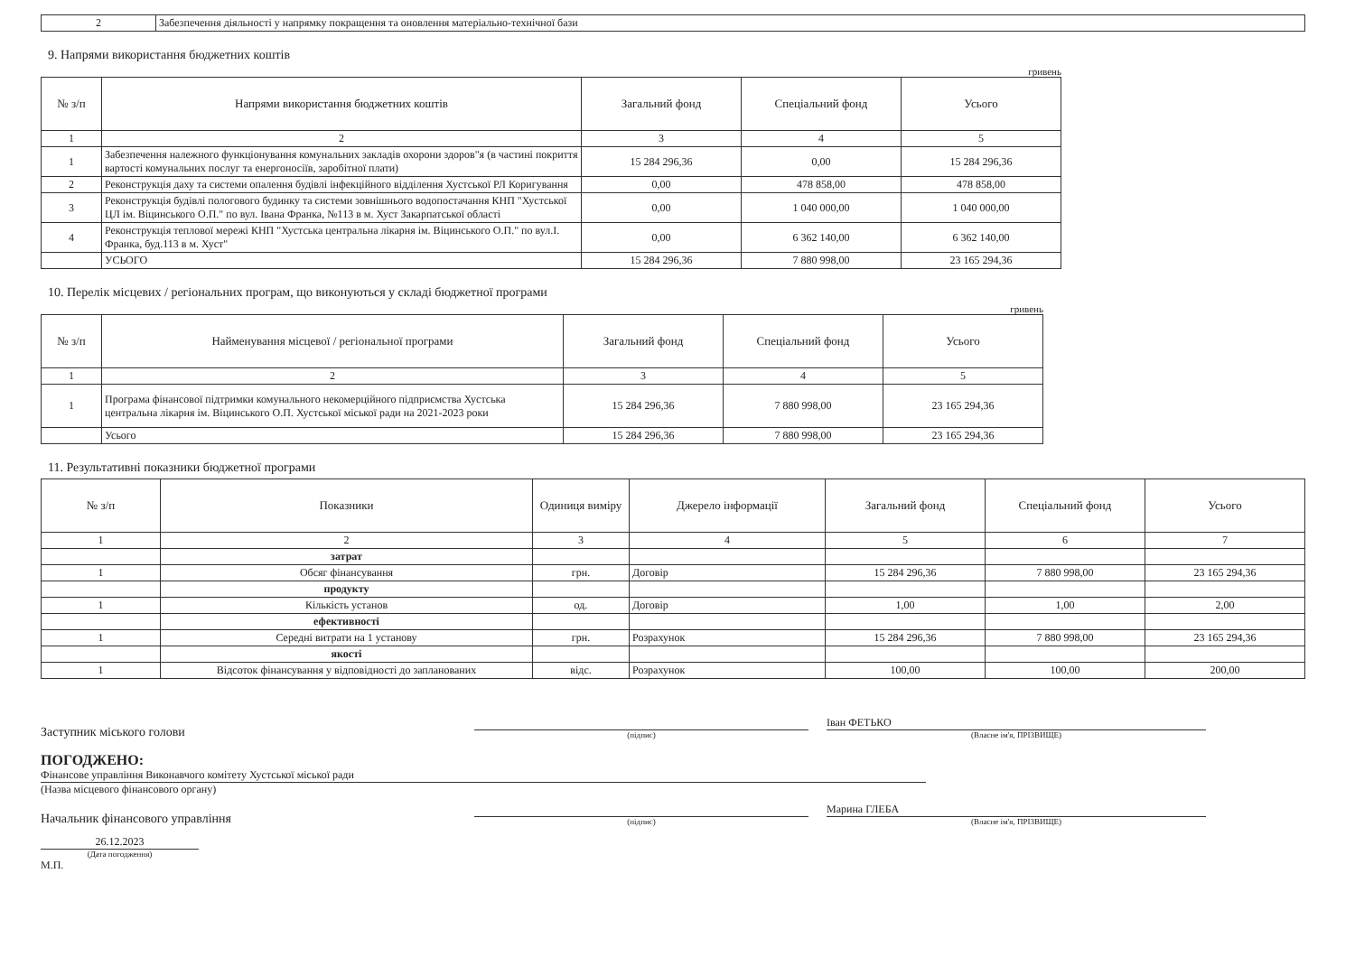| 2 | Забезпечення діяльності у напрямку покращення та оновлення матеріально-технічної бази |
9. Напрями використання бюджетних коштів
гривень
| № з/п | Напрями використання бюджетних коштів | Загальний фонд | Спеціальний фонд | Усього |
| --- | --- | --- | --- | --- |
| 1 | 2 | 3 | 4 | 5 |
| 1 | Забезпечення належного функціонування комунальних закладів охорони здоров"я (в частині покриття вартості комунальних послуг та енергоносіїв, заробітної плати) | 15 284 296,36 | 0,00 | 15 284 296,36 |
| 2 | Реконструкція даху та системи опалення будівлі інфекційного відділення Хустської РЛ Коригування | 0,00 | 478 858,00 | 478 858,00 |
| 3 | Реконструкція будівлі пологового будинку та системи зовнішнього водопостачання КНП "Хустської ЦЛ ім. Віцинського О.П." по вул. Івана Франка, №113 в м. Хуст Закарпатської області | 0,00 | 1 040 000,00 | 1 040 000,00 |
| 4 | Реконструкція теплової мережі КНП "Хустська центральна лікарня ім. Віцинського О.П." по вул.І. Франка, буд.113 в м. Хуст" | 0,00 | 6 362 140,00 | 6 362 140,00 |
| | УСЬОГО | 15 284 296,36 | 7 880 998,00 | 23 165 294,36 |
10. Перелік місцевих / регіональних програм, що виконуються у складі бюджетної програми
гривень
| № з/п | Найменування місцевої / регіональної програми | Загальний фонд | Спеціальний фонд | Усього |
| --- | --- | --- | --- | --- |
| 1 | 2 | 3 | 4 | 5 |
| 1 | Програма фінансової підтримки комунального некомерційного підприємства Хустська центральна лікарня ім. Віцинського О.П. Хустської міської ради на 2021-2023 роки | 15 284 296,36 | 7 880 998,00 | 23 165 294,36 |
| | Усього | 15 284 296,36 | 7 880 998,00 | 23 165 294,36 |
11. Результативні показники бюджетної програми
| № з/п | Показники | Одиниця виміру | Джерело інформації | Загальний фонд | Спеціальний фонд | Усього |
| --- | --- | --- | --- | --- | --- | --- |
| 1 | 2 | 3 | 4 | 5 | 6 | 7 |
| | затрат | | | | | |
| 1 | Обсяг фінансування | грн. | Договір | 15 284 296,36 | 7 880 998,00 | 23 165 294,36 |
| | продукту | | | | | |
| 1 | Кількість установ | од. | Договір | 1,00 | 1,00 | 2,00 |
| | ефективності | | | | | |
| 1 | Середні витрати на 1 установу | грн. | Розрахунок | 15 284 296,36 | 7 880 998,00 | 23 165 294,36 |
| | якості | | | | | |
| 1 | Відсоток фінансування у відповідності до запланованих | відс. | Розрахунок | 100,00 | 100,00 | 200,00 |
Заступник міського голови
(підпис)
Іван ФЕТЬКО
(Власне ім'я, ПРІЗВИЩЕ)
ПОГОДЖЕНО:
Фінансове управління Виконавчого комітету Хустської міської ради
(Назва місцевого фінансового органу)
Начальник фінансового управління
(підпис)
Марина ГЛЕБА
(Власне ім'я, ПРІЗВИЩЕ)
26.12.2023
(Дата погодження)
М.П.